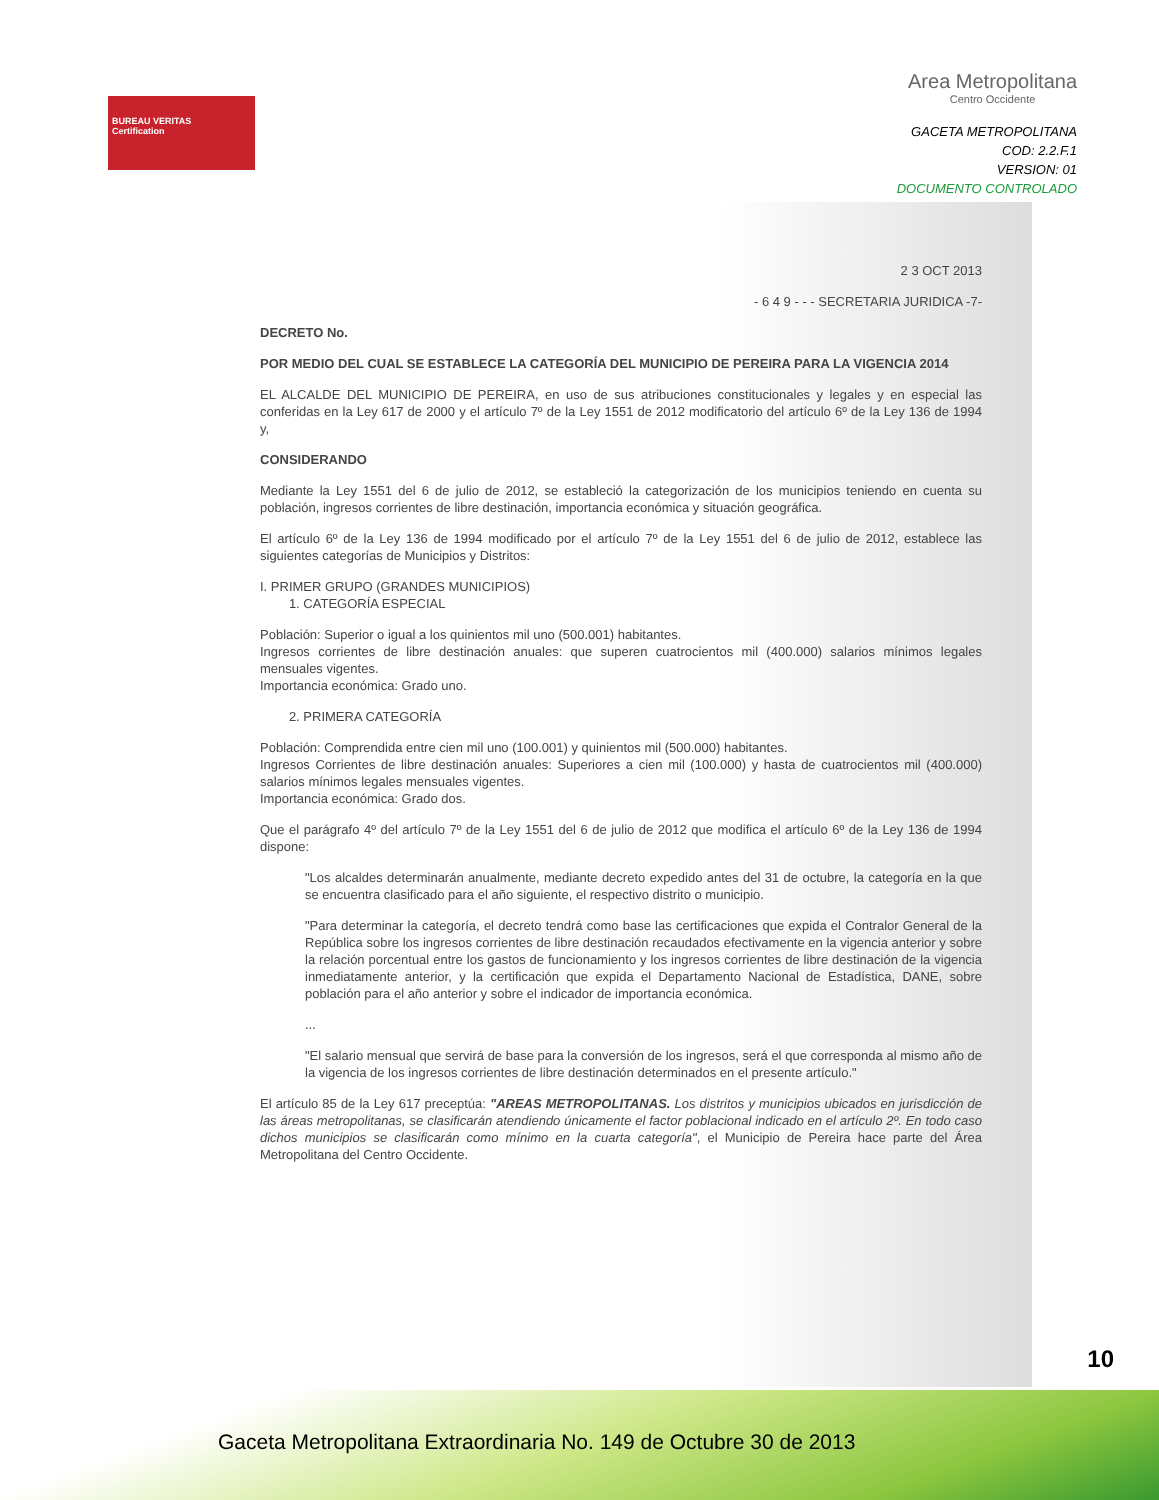BUREAU VERITAS
Certification
Area Metropolitana
Centro Occidente
GACETA METROPOLITANA
COD: 2.2.F.1
VERSION: 01
DOCUMENTO CONTROLADO
2 3 OCT 2013
- 6 4 9 - - - SECRETARIA JURIDICA -7-
DECRETO No.
POR MEDIO DEL CUAL SE ESTABLECE LA CATEGORÍA DEL MUNICIPIO DE PEREIRA PARA LA VIGENCIA 2014
EL ALCALDE DEL MUNICIPIO DE PEREIRA, en uso de sus atribuciones constitucionales y legales y en especial las conferidas en la Ley 617 de 2000 y el artículo 7º de la Ley 1551 de 2012 modificatorio del artículo 6º de la Ley 136 de 1994 y,
CONSIDERANDO
Mediante la Ley 1551 del 6 de julio de 2012, se estableció la categorización de los municipios teniendo en cuenta su población, ingresos corrientes de libre destinación, importancia económica y situación geográfica.
El artículo 6º de la Ley 136 de 1994 modificado por el artículo 7º de la Ley 1551 del 6 de julio de 2012, establece las siguientes categorías de Municipios y Distritos:
I. PRIMER GRUPO (GRANDES MUNICIPIOS)
1. CATEGORÍA ESPECIAL
Población: Superior o igual a los quinientos mil uno (500.001) habitantes.
Ingresos corrientes de libre destinación anuales: que superen cuatrocientos mil (400.000) salarios mínimos legales mensuales vigentes.
Importancia económica: Grado uno.
2. PRIMERA CATEGORÍA
Población: Comprendida entre cien mil uno (100.001) y quinientos mil (500.000) habitantes.
Ingresos Corrientes de libre destinación anuales: Superiores a cien mil (100.000) y hasta de cuatrocientos mil (400.000) salarios mínimos legales mensuales vigentes.
Importancia económica: Grado dos.
Que el parágrafo 4º del artículo 7º de la Ley 1551 del 6 de julio de 2012 que modifica el artículo 6º de la Ley 136 de 1994 dispone:
"Los alcaldes determinarán anualmente, mediante decreto expedido antes del 31 de octubre, la categoría en la que se encuentra clasificado para el año siguiente, el respectivo distrito o municipio.
"Para determinar la categoría, el decreto tendrá como base las certificaciones que expida el Contralor General de la República sobre los ingresos corrientes de libre destinación recaudados efectivamente en la vigencia anterior y sobre la relación porcentual entre los gastos de funcionamiento y los ingresos corrientes de libre destinación de la vigencia inmediatamente anterior, y la certificación que expida el Departamento Nacional de Estadística, DANE, sobre población para el año anterior y sobre el indicador de importancia económica.
...
"El salario mensual que servirá de base para la conversión de los ingresos, será el que corresponda al mismo año de la vigencia de los ingresos corrientes de libre destinación determinados en el presente artículo."
El artículo 85 de la Ley 617 preceptúa: "AREAS METROPOLITANAS. Los distritos y municipios ubicados en jurisdicción de las áreas metropolitanas, se clasificarán atendiendo únicamente el factor poblacional indicado en el artículo 2º. En todo caso dichos municipios se clasificarán como mínimo en la cuarta categoría", el Municipio de Pereira hace parte del Área Metropolitana del Centro Occidente.
10
Gaceta Metropolitana Extraordinaria No. 149 de Octubre 30 de 2013